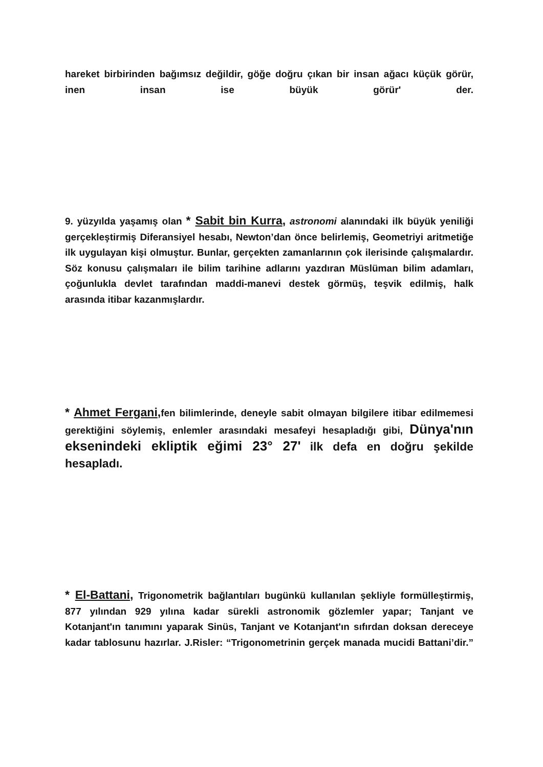hareket birbirinden bağımsız değildir, göğe doğru çıkan bir insan ağacı küçük görür, inen insan ise büyük görür' der.
9. yüzyılda yaşamış olan * Sabit bin Kurra, astronomi alanındaki ilk büyük yeniliği gerçekleştirmiş Diferansiyel hesabı, Newton’dan önce belirlemiş, Geometriyi aritmetiğe ilk uygulayan kişi olmuştur. Bunlar, gerçekten zamanlarının çok ilerisinde çalışmalardır. Söz konusu çalışmaları ile bilim tarihine adlarını yazdıran Müslüman bilim adamları, çoğunlukla devlet tarafından maddi-manevi destek görmüş, teşvik edilmiş, halk arasında itibar kazanmışlardır.
* Ahmet Fergani, fen bilimlerinde, deneyle sabit olmayan bilgilere itibar edilmemesi gerektiğini söylemiş, enlemler arasındaki mesafeyi hesapladığı gibi, Dünya'nın eksenindeki ekliptik eğimi 23° 27' ilk defa en doğru şekilde hesapladı.
* El-Battani, Trigonometrik bağlantıları bugünkü kullanılan şekliyle formülleştirmiş, 877 yılından 929 yılına kadar sürekli astronomik gözlemler yapar; Tanjant ve Kotanjant'ın tanımını yaparak Sinüs, Tanjant ve Kotanjant'ın sıfırdan doksan dereceye kadar tablosunu hazırlar. J.Risler: “Trigonometrinin gerçek manada mucidi Battani’dir.”